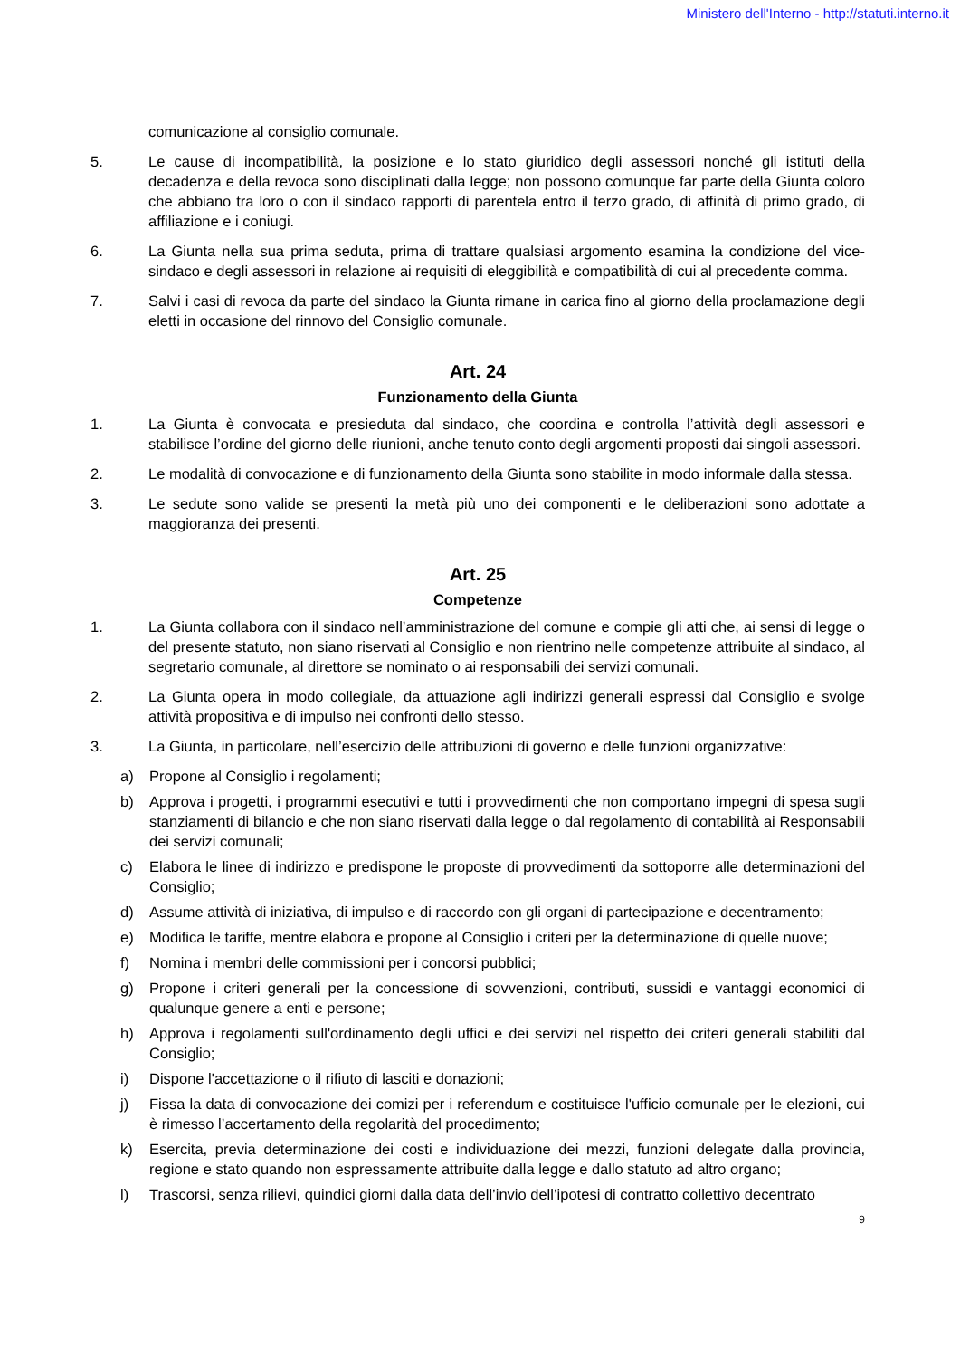Ministero dell'Interno - http://statuti.interno.it
comunicazione al consiglio comunale.
5. Le cause di incompatibilità, la posizione e lo stato giuridico degli assessori nonché gli istituti della decadenza e della revoca sono disciplinati dalla legge; non possono comunque far parte della Giunta coloro che abbiano tra loro o con il sindaco rapporti di parentela entro il terzo grado, di affinità di primo grado, di affiliazione e i coniugi.
6. La Giunta nella sua prima seduta, prima di trattare qualsiasi argomento esamina la condizione del vice-sindaco e degli assessori in relazione ai requisiti di eleggibilità e compatibilità di cui al precedente comma.
7. Salvi i casi di revoca da parte del sindaco la Giunta rimane in carica fino al giorno della proclamazione degli eletti in occasione del rinnovo del Consiglio comunale.
Art. 24
Funzionamento della Giunta
1. La Giunta è convocata e presieduta dal sindaco, che coordina e controlla l’attività degli assessori e stabilisce l’ordine del giorno delle riunioni, anche tenuto conto degli argomenti proposti dai singoli assessori.
2. Le modalità di convocazione e di funzionamento della Giunta sono stabilite in modo informale dalla stessa.
3. Le sedute sono valide se presenti la metà più uno dei componenti e le deliberazioni sono adottate a maggioranza dei presenti.
Art. 25
Competenze
1. La Giunta collabora con il sindaco nell’amministrazione del comune e compie gli atti che, ai sensi di legge o del presente statuto, non siano riservati al Consiglio e non rientrino nelle competenze attribuite al sindaco, al segretario comunale, al direttore se nominato o ai responsabili dei servizi comunali.
2. La Giunta opera in modo collegiale, da attuazione agli indirizzi generali espressi dal Consiglio e svolge attività propositiva e di impulso nei confronti dello stesso.
3. La Giunta, in particolare, nell’esercizio delle attribuzioni di governo e delle funzioni organizzative:
a) Propone al Consiglio i regolamenti;
b) Approva i progetti, i programmi esecutivi e tutti i provvedimenti che non comportano impegni di spesa sugli stanziamenti di bilancio e che non siano riservati dalla legge o dal regolamento di contabilità ai Responsabili dei servizi comunali;
c) Elabora le linee di indirizzo e predispone le proposte di provvedimenti da sottoporre alle determinazioni del Consiglio;
d) Assume attività di iniziativa, di impulso e di raccordo con gli organi di partecipazione e decentramento;
e) Modifica le tariffe, mentre elabora e propone al Consiglio i criteri per la determinazione di quelle nuove;
f) Nomina i membri delle commissioni per i concorsi pubblici;
g) Propone i criteri generali per la concessione di sovvenzioni, contributi, sussidi e vantaggi economici di qualunque genere a enti e persone;
h) Approva i regolamenti sull'ordinamento degli uffici e dei servizi nel rispetto dei criteri generali stabiliti dal Consiglio;
i) Dispone l'accettazione o il rifiuto di lasciti e donazioni;
j) Fissa la data di convocazione dei comizi per i referendum e costituisce l'ufficio comunale per le elezioni, cui è rimesso l’accertamento della regolarità del procedimento;
k) Esercita, previa determinazione dei costi e individuazione dei mezzi, funzioni delegate dalla provincia, regione e stato quando non espressamente attribuite dalla legge e dallo statuto ad altro organo;
l) Trascorsi, senza rilievi, quindici giorni dalla data dell’invio dell’ipotesi di contratto collettivo decentrato
9